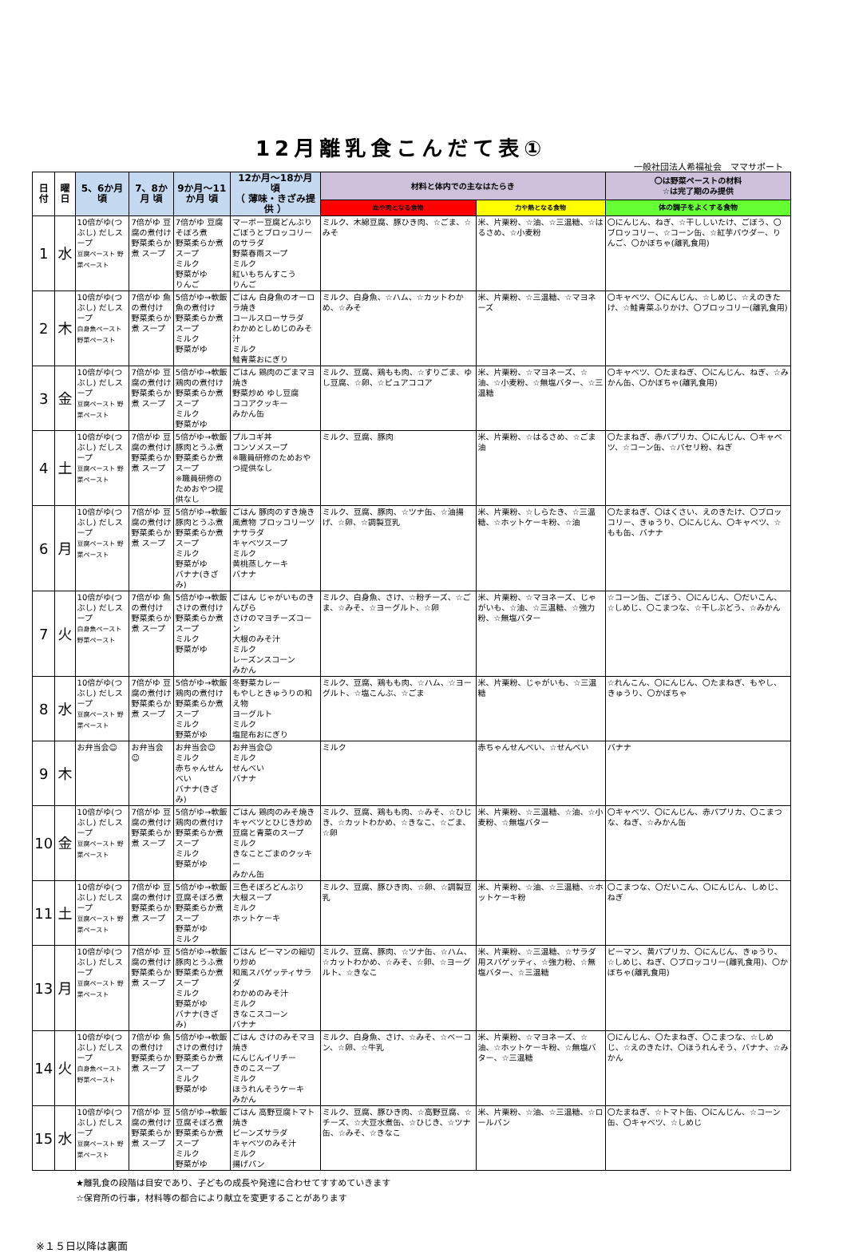12月離乳食こんだて表①
一般社団法人希福祉会　ママサポート
| 日付 | 曜日 | 5、6か月 頃 | 7、8か月 頃 | 9か月～11か月 頃 | 12か月～18か月 頃 （ 薄味・きざみ提供 ） | 材料と体内での主なはたらき | | 〇は野菜ペーストの材料 ☆は完了期のみ提供 |
| --- | --- | --- | --- | --- | --- | --- | --- | --- |
| | | | | | | 血や肉となる食物 | 力や熱となる食物 | 体の調子をよくする食物 |
| 1 | 水 | 10倍がゆ(つぶし) だしスープ 豆腐ペースト 野菜ペースト | 7倍がゆ 豆腐の煮付け 野菜柔らか煮 スープ | 7倍がゆ 豆腐そぼろ煮 野菜柔らか煮 スープ ミルク 野菜がゆ りんご | マーボー豆腐どんぶり ごぼうとブロッコリーのサラダ 野菜春雨スープ ミルク 紅いもちんすこう りんご | ミルク、木綿豆腐、豚ひき肉、☆ごま、☆みそ | 米、片栗粉、☆油、☆三温糖、☆はるさめ、☆小麦粉 | 〇にんじん、ねぎ、☆干ししいたけ、ごぼう、〇ブロッコリー、☆コーン缶、☆紅芋パウダー、りんご、〇かぼちゃ(離乳食用) |
| 2 | 木 | 10倍がゆ(つぶし) だしスープ 白身魚ペースト 野菜ペースト | 7倍がゆ 魚の煮付け 野菜柔らか煮 スープ | 5倍がゆ→軟飯 魚の煮付け 野菜柔らか煮 スープ ミルク 野菜がゆ | ごはん 白身魚のオーロラ焼き コールスローサラダ わかめとしめじのみそ汁 ミルク 鮭青菜おにぎり | ミルク、白身魚、☆ハム、☆カットわかめ、☆みそ | 米、片栗粉、☆三温糖、☆マヨネーズ | 〇キャベツ、〇にんじん、☆しめじ、☆えのきたけ、☆鮭青菜ふりかけ、〇ブロッコリー(離乳食用) |
| 3 | 金 | 10倍がゆ(つぶし) だしスープ 豆腐ペースト 野菜ペースト | 7倍がゆ 豆腐の煮付け 野菜柔らか煮 スープ | 5倍がゆ→軟飯 鶏肉の煮付け 野菜柔らか煮 スープ ミルク 野菜がゆ | ごはん 鶏肉のごまマヨ焼き 野菜炒め ゆし豆腐 ココアクッキー みかん缶 | ミルク、豆腐、鶏もも肉、☆すりごま、ゆし豆腐、☆卵、☆ピュアココア | 米、片栗粉、☆マヨネーズ、☆油、☆小麦粉、☆無塩バター、☆三温糖 | 〇キャベツ、〇たまねぎ、〇にんじん、ねぎ、☆みかん缶、〇かぼちゃ(離乳食用) |
| 4 | 土 | 10倍がゆ(つぶし) だしスープ 豆腐ペースト 野菜ペースト | 7倍がゆ 豆腐の煮付け 野菜柔らか煮 スープ | 5倍がゆ→軟飯 豚肉とうふ煮 野菜柔らか煮 スープ ※職員研修のためおやつ提供なし | プルコギ丼 コンソメスープ ※職員研修のためおやつ提供なし | ミルク、豆腐、豚肉 | 米、片栗粉、☆はるさめ、☆ごま油 | 〇たまねぎ、赤パプリカ、〇にんじん、〇キャベツ、☆コーン缶、☆パセリ粉、ねぎ |
| 6 | 月 | 10倍がゆ(つぶし) だしスープ 豆腐ペースト 野菜ペースト | 7倍がゆ 豆腐の煮付け 野菜柔らか煮 スープ | 5倍がゆ→軟飯 豚肉とうふ煮 野菜柔らか煮 スープ ミルク 野菜がゆ バナナ(きざみ) | ごはん 豚肉のすき焼き風煮物 ブロッコリーツナサラダ キャベツスープ ミルク 黄桃蒸しケーキ バナナ | ミルク、豆腐、豚肉、☆ツナ缶、☆油揚げ、☆卵、☆調製豆乳 | 米、片栗粉、☆しらたき、☆三温糖、☆ホットケーキ粉、☆油 | 〇たまねぎ、〇はくさい、えのきたけ、〇ブロッコリー、きゅうり、〇にんじん、〇キャベツ、☆もも缶、バナナ |
| 7 | 火 | 10倍がゆ(つぶし) だしスープ 白身魚ペースト 野菜ペースト | 7倍がゆ 魚の煮付け 野菜柔らか煮 スープ | 5倍がゆ→軟飯 さけの煮付け 野菜柔らか煮 スープ ミルク 野菜がゆ | ごはん じゃがいものきんぴら さけのマヨチーズコーン 大根のみそ汁 ミルク レーズンスコーン みかん | ミルク、白身魚、さけ、☆粉チーズ、☆ごま、☆みそ、☆ヨーグルト、☆卵 | 米、片栗粉、☆マヨネーズ、じゃがいも、☆油、☆三温糖、☆強力粉、☆無塩バター | ☆コーン缶、ごぼう、〇にんじん、〇だいこん、☆しめじ、〇こまつな、☆干しぶどう、☆みかん |
| 8 | 水 | 10倍がゆ(つぶし) だしスープ 豆腐ペースト 野菜ペースト | 7倍がゆ 豆腐の煮付け 野菜柔らか煮 スープ | 5倍がゆ→軟飯 鶏肉の煮付け 野菜柔らか煮 スープ ミルク 野菜がゆ | 冬野菜カレー もやしときゅうりの和え物 ヨーグルト ミルク 塩昆布おにぎり | ミルク、豆腐、鶏もも肉、☆ハム、☆ヨーグルト、☆塩こんぶ、☆ごま | 米、片栗粉、じゃがいも、☆三温糖 | ☆れんこん、〇にんじん、〇たまねぎ、もやし、きゅうり、〇かぼちゃ |
| 9 | 木 | お弁当会☺ | お弁当会☺ | お弁当会☺ ミルク 赤ちゃんせんべい バナナ(きざみ) | お弁当会☺ ミルク せんべい バナナ | ミルク | 赤ちゃんせんべい、☆せんべい | バナナ |
| 10 | 金 | 10倍がゆ(つぶし) だしスープ 豆腐ペースト 野菜ペースト | 7倍がゆ 豆腐の煮付け 野菜柔らか煮 スープ | 5倍がゆ→軟飯 鶏肉の煮付け 野菜柔らか煮 スープ ミルク 野菜がゆ | ごはん 鶏肉のみそ焼き キャベツとひじき炒め 豆腐と青菜のスープ ミルク きなことごまのクッキー みかん缶 | ミルク、豆腐、鶏もも肉、☆みそ、☆ひじき、☆カットわかめ、☆きなこ、☆ごま、☆卵 | 米、片栗粉、☆三温糖、☆油、☆小麦粉、☆無塩バター | 〇キャベツ、〇にんじん、赤パプリカ、〇こまつな、ねぎ、☆みかん缶 |
| 11 | 土 | 10倍がゆ(つぶし) だしスープ 豆腐ペースト 野菜ペースト | 7倍がゆ 豆腐の煮付け 野菜柔らか煮 スープ | 5倍がゆ→軟飯 豆腐そぼろ煮 野菜柔らか煮 スープ 野菜がゆ ミルク | 三色そぼろどんぶり 大根スープ ミルク ホットケーキ | ミルク、豆腐、豚ひき肉、☆卵、☆調製豆乳 | 米、片栗粉、☆油、☆三温糖、☆ホットケーキ粉 | 〇こまつな、〇だいこん、〇にんじん、しめじ、ねぎ |
| 13 | 月 | 10倍がゆ(つぶし) だしスープ 豆腐ペースト 野菜ペースト | 7倍がゆ 豆腐の煮付け 野菜柔らか煮 スープ | 5倍がゆ→軟飯 豚肉とうふ煮 野菜柔らか煮 スープ ミルク 野菜がゆ バナナ(きざみ) | ごはん ピーマンの細切り炒め 和風スパゲッティサラダ わかめのみそ汁 ミルク きなこスコーン バナナ | ミルク、豆腐、豚肉、☆ツナ缶、☆ハム、☆カットわかめ、☆みそ、☆卵、☆ヨーグルト、☆きなこ | 米、片栗粉、☆三温糖、☆サラダ用スパゲッティ、☆強力粉、☆無塩バター、☆三温糖 | ピーマン、黄パプリカ、〇にんじん、きゅうり、☆しめじ、ねぎ、〇ブロッコリー(離乳食用)、〇かぼちゃ(離乳食用) |
| 14 | 火 | 10倍がゆ(つぶし) だしスープ 白身魚ペースト 野菜ペースト | 7倍がゆ 魚の煮付け 野菜柔らか煮 スープ | 5倍がゆ→軟飯 さけの煮付け 野菜柔らか煮 スープ ミルク 野菜がゆ | ごはん さけのみそマヨ焼き にんじんイリチー きのこスープ ミルク ほうれんそうケーキ みかん | ミルク、白身魚、さけ、☆みそ、☆ベーコン、☆卵、☆牛乳 | 米、片栗粉、☆マヨネーズ、☆油、☆ホットケーキ粉、☆無塩バター、☆三温糖 | 〇にんじん、〇たまねぎ、〇こまつな、☆しめじ、☆えのきたけ、〇ほうれんそう、バナナ、☆みかん |
| 15 | 水 | 10倍がゆ(つぶし) だしスープ 豆腐ペースト 野菜ペースト | 7倍がゆ 豆腐の煮付け 野菜柔らか煮 スープ | 5倍がゆ→軟飯 豆腐そぼろ煮 野菜柔らか煮 スープ ミルク 野菜がゆ | ごはん 高野豆腐トマト焼き ビーンズサラダ キャベツのみそ汁 ミルク 揚げパン | ミルク、豆腐、豚ひき肉、☆高野豆腐、☆チーズ、☆大豆水煮缶、☆ひじき、☆ツナ缶、☆みそ、☆きなこ | 米、片栗粉、☆油、☆三温糖、☆ロールパン | 〇たまねぎ、☆トマト缶、〇にんじん、☆コーン缶、〇キャベツ、☆しめじ |
★離乳食の段階は目安であり、子どもの成長や発達に合わせてすすめていきます
☆保育所の行事，材料等の都合により献立を変更することがあります
※１５日以降は裏面